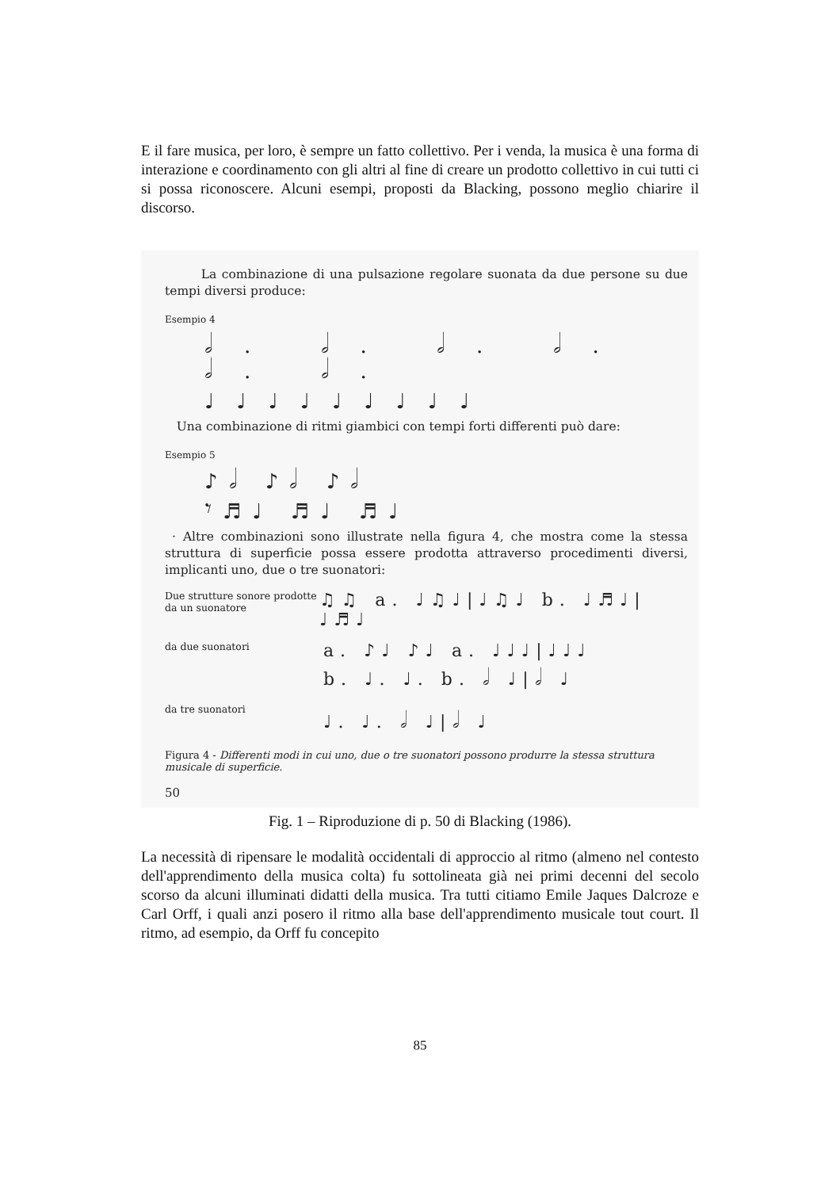E il fare musica, per loro, è sempre un fatto collettivo. Per i venda, la musica è una forma di interazione e coordinamento con gli altri al fine di creare un prodotto collettivo in cui tutti ci si possa riconoscere. Alcuni esempi, proposti da Blacking, possono meglio chiarire il discorso.
La combinazione di una pulsazione regolare suonata da due persone su due tempi diversi produce:
Esempio 4
𝅗𝅥. 𝅗𝅥. 𝅗𝅥. 𝅗𝅥. 𝅗𝅥. 𝅗𝅥.
♩♩♩♩♩♩♩♩♩
Una combinazione di ritmi giambici con tempi forti differenti può dare:
Esempio 5
♪𝅗𝅥 ♪𝅗𝅥 ♪𝅗𝅥
𝄾♬♩ ♬♩ ♬♩
· Altre combinazioni sono illustrate nella figura 4, che mostra come la stessa struttura di superficie possa essere prodotta attraverso procedimenti diversi, implicanti uno, due o tre suonatori:
Due strutture sonore prodotte da un suonatore
♫♫ a. ♩♫♩|♩♫♩ b. ♩♬♩|♩♬♩
da due suonatori
a. ♪♩ ♪♩ a. ♩♩♩|♩♩♩
b. ♩. ♩. b. 𝅗𝅥 ♩|𝅗𝅥 ♩
da tre suonatori
♩. ♩. 𝅗𝅥 ♩|𝅗𝅥 ♩
Figura 4 - Differenti modi in cui uno, due o tre suonatori possono produrre la stessa struttura musicale di superficie.
50
Fig. 1 – Riproduzione di p. 50 di Blacking (1986).
La necessità di ripensare le modalità occidentali di approccio al ritmo (almeno nel contesto dell'apprendimento della musica colta) fu sottolineata già nei primi decenni del secolo scorso da alcuni illuminati didatti della musica. Tra tutti citiamo Emile Jaques Dalcroze e Carl Orff, i quali anzi posero il ritmo alla base dell'apprendimento musicale tout court. Il ritmo, ad esempio, da Orff fu concepito
85